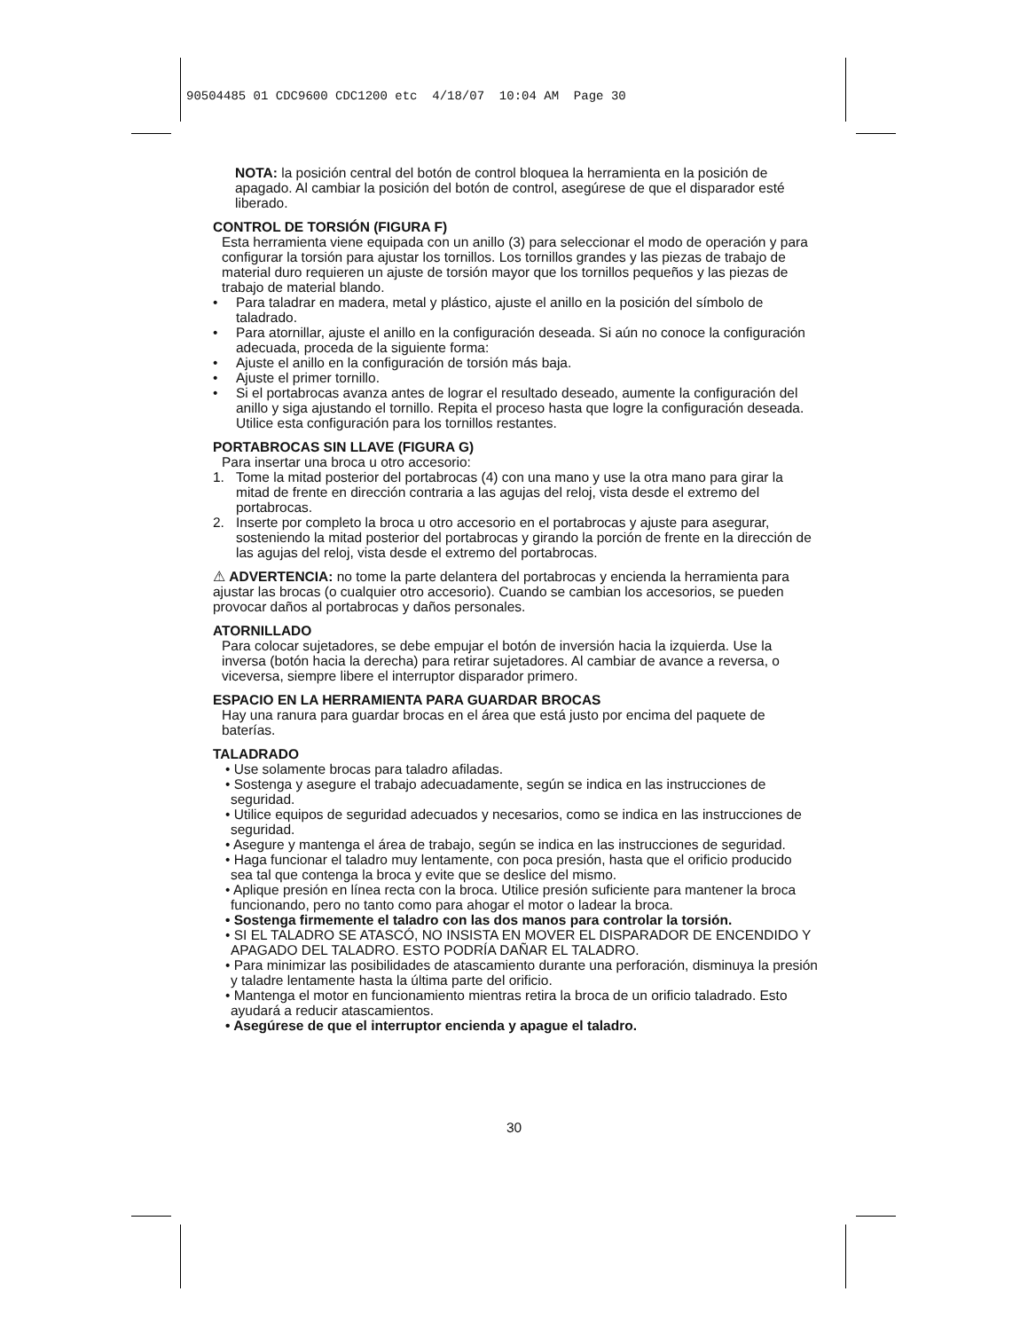90504485 01 CDC9600 CDC1200 etc 4/18/07 10:04 AM Page 30
NOTA: la posición central del botón de control bloquea la herramienta en la posición de apagado. Al cambiar la posición del botón de control, asegúrese de que el disparador esté liberado.
CONTROL DE TORSIÓN (FIGURA F)
Esta herramienta viene equipada con un anillo (3) para seleccionar el modo de operación y para configurar la torsión para ajustar los tornillos. Los tornillos grandes y las piezas de trabajo de material duro requieren un ajuste de torsión mayor que los tornillos pequeños y las piezas de trabajo de material blando.
• Para taladrar en madera, metal y plástico, ajuste el anillo en la posición del símbolo de taladrado.
• Para atornillar, ajuste el anillo en la configuración deseada. Si aún no conoce la configuración adecuada, proceda de la siguiente forma:
• Ajuste el anillo en la configuración de torsión más baja.
• Ajuste el primer tornillo.
• Si el portabrocas avanza antes de lograr el resultado deseado, aumente la configuración del anillo y siga ajustando el tornillo. Repita el proceso hasta que logre la configuración deseada. Utilice esta configuración para los tornillos restantes.
PORTABROCAS SIN LLAVE (FIGURA G)
Para insertar una broca u otro accesorio:
1. Tome la mitad posterior del portabrocas (4) con una mano y use la otra mano para girar la mitad de frente en dirección contraria a las agujas del reloj, vista desde el extremo del portabrocas.
2. Inserte por completo la broca u otro accesorio en el portabrocas y ajuste para asegurar, sosteniendo la mitad posterior del portabrocas y girando la porción de frente en la dirección de las agujas del reloj, vista desde el extremo del portabrocas.
⚠ ADVERTENCIA: no tome la parte delantera del portabrocas y encienda la herramienta para ajustar las brocas (o cualquier otro accesorio). Cuando se cambian los accesorios, se pueden provocar daños al portabrocas y daños personales.
ATORNILLADO
Para colocar sujetadores, se debe empujar el botón de inversión hacia la izquierda. Use la inversa (botón hacia la derecha) para retirar sujetadores. Al cambiar de avance a reversa, o viceversa, siempre libere el interruptor disparador primero.
ESPACIO EN LA HERRAMIENTA PARA GUARDAR BROCAS
Hay una ranura para guardar brocas en el área que está justo por encima del paquete de baterías.
TALADRADO
• Use solamente brocas para taladro afiladas.
• Sostenga y asegure el trabajo adecuadamente, según se indica en las instrucciones de seguridad.
• Utilice equipos de seguridad adecuados y necesarios, como se indica en las instrucciones de seguridad.
• Asegure y mantenga el área de trabajo, según se indica en las instrucciones de seguridad.
• Haga funcionar el taladro muy lentamente, con poca presión, hasta que el orificio producido sea tal que contenga la broca y evite que se deslice del mismo.
• Aplique presión en línea recta con la broca. Utilice presión suficiente para mantener la broca funcionando, pero no tanto como para ahogar el motor o ladear la broca.
• Sostenga firmemente el taladro con las dos manos para controlar la torsión.
• SI EL TALADRO SE ATASCÓ, NO INSISTA EN MOVER EL DISPARADOR DE ENCENDIDO Y APAGADO DEL TALADRO. ESTO PODRÍA DAÑAR EL TALADRO.
• Para minimizar las posibilidades de atascamiento durante una perforación, disminuya la presión y taladre lentamente hasta la última parte del orificio.
• Mantenga el motor en funcionamiento mientras retira la broca de un orificio taladrado. Esto ayudará a reducir atascamientos.
• Asegúrese de que el interruptor encienda y apague el taladro.
30